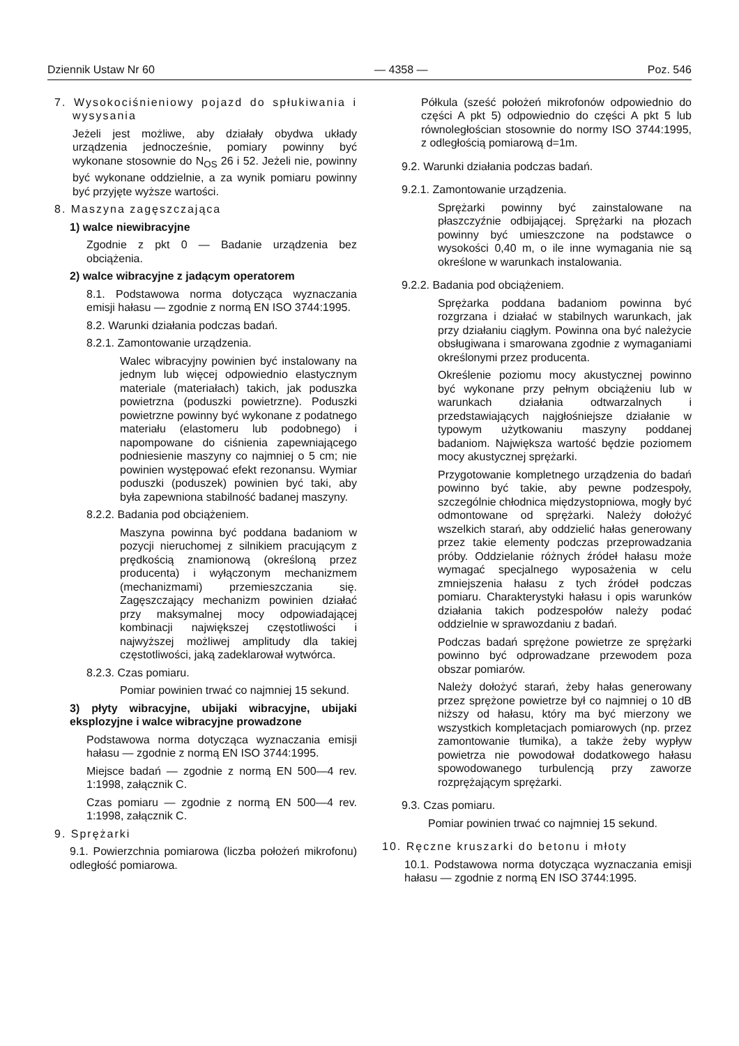Dziennik Ustaw Nr 60 — 4358 — Poz. 546
7. Wysokociśnieniowy pojazd do spłukiwania i wysysania
Jeżeli jest możliwe, aby działały obydwa układy urządzenia jednocześnie, pomiary powinny być wykonane stosownie do N<sub>OS</sub> 26 i 52. Jeżeli nie, powinny być wykonane oddzielnie, a za wynik pomiaru powinny być przyjęte wyższe wartości.
8. Maszyna zagęszczająca
1) walce niewibracyjne
Zgodnie z pkt 0 — Badanie urządzenia bez obciążenia.
2) walce wibracyjne z jadącym operatorem
8.1. Podstawowa norma dotycząca wyznaczania emisji hałasu — zgodnie z normą EN ISO 3744:1995.
8.2. Warunki działania podczas badań.
8.2.1. Zamontowanie urządzenia.
Walec wibracyjny powinien być instalowany na jednym lub więcej odpowiednio elastycznym materiale (materiałach) takich, jak poduszka powietrzna (poduszki powietrzne). Poduszki powietrzne powinny być wykonane z podatnego materiału (elastomeru lub podobnego) i napompowane do ciśnienia zapewniającego podniesienie maszyny co najmniej o 5 cm; nie powinien występować efekt rezonansu. Wymiar poduszki (poduszek) powinien być taki, aby była zapewniona stabilność badanej maszyny.
8.2.2. Badania pod obciążeniem.
Maszyna powinna być poddana badaniom w pozycji nieruchomej z silnikiem pracującym z prędkością znamionową (określoną przez producenta) i wyłączonym mechanizmem (mechanizmami) przemieszczania się. Zagęszczający mechanizm powinien działać przy maksymalnej mocy odpowiadającej kombinacji największej częstotliwości i najwyższej możliwej amplitudy dla takiej częstotliwości, jaką zadeklarował wytwórca.
8.2.3. Czas pomiaru.
Pomiar powinien trwać co najmniej 15 sekund.
3) płyty wibracyjne, ubijaki wibracyjne, ubijaki eksplozyjne i walce wibracyjne prowadzone
Podstawowa norma dotycząca wyznaczania emisji hałasu — zgodnie z normą EN ISO 3744:1995.
Miejsce badań — zgodnie z normą EN 500—4 rev. 1:1998, załącznik C.
Czas pomiaru — zgodnie z normą EN 500—4 rev. 1:1998, załącznik C.
9. Sprężarki
9.1. Powierzchnia pomiarowa (liczba położeń mikrofonu) odległość pomiarowa.
Półkula (sześć położeń mikrofonów odpowiednio do części A pkt 5) odpowiednio do części A pkt 5 lub równoległościan stosownie do normy ISO 3744:1995, z odległością pomiarową d=1m.
9.2. Warunki działania podczas badań.
9.2.1. Zamontowanie urządzenia.
Sprężarki powinny być zainstalowane na płaszczyźnie odbijającej. Sprężarki na płozach powinny być umieszczone na podstawce o wysokości 0,40 m, o ile inne wymagania nie są określone w warunkach instalowania.
9.2.2. Badania pod obciążeniem.
Sprężarka poddana badaniom powinna być rozgrzana i działać w stabilnych warunkach, jak przy działaniu ciągłym. Powinna ona być należycie obsługiwana i smarowana zgodnie z wymaganiami określonymi przez producenta.
Określenie poziomu mocy akustycznej powinno być wykonane przy pełnym obciążeniu lub w warunkach działania odtwarzalnych i przedstawiających najgłośniejsze działanie w typowym użytkowaniu maszyny poddanej badaniom. Największa wartość będzie poziomem mocy akustycznej sprężarki.
Przygotowanie kompletnego urządzenia do badań powinno być takie, aby pewne podzespoły, szczególnie chłodnica międzystopniowa, mogły być odmontowane od sprężarki. Należy dołożyć wszelkich starań, aby oddzielić hałas generowany przez takie elementy podczas przeprowadzania próby. Oddzielanie różnych źródeł hałasu może wymagać specjalnego wyposażenia w celu zmniejszenia hałasu z tych źródeł podczas pomiaru. Charakterystyki hałasu i opis warunków działania takich podzespołów należy podać oddzielnie w sprawozdaniu z badań.
Podczas badań sprężone powietrze ze sprężarki powinno być odprowadzane przewodem poza obszar pomiarów.
Należy dołożyć starań, żeby hałas generowany przez sprężone powietrze był co najmniej o 10 dB niższy od hałasu, który ma być mierzony we wszystkich kompletacjach pomiarowych (np. przez zamontowanie tłumika), a także żeby wypływ powietrza nie powodował dodatkowego hałasu spowodowanego turbulencją przy zaworze rozprężającym sprężarki.
9.3. Czas pomiaru.
Pomiar powinien trwać co najmniej 15 sekund.
10. Ręczne kruszarki do betonu i młoty
10.1. Podstawowa norma dotycząca wyznaczania emisji hałasu — zgodnie z normą EN ISO 3744:1995.